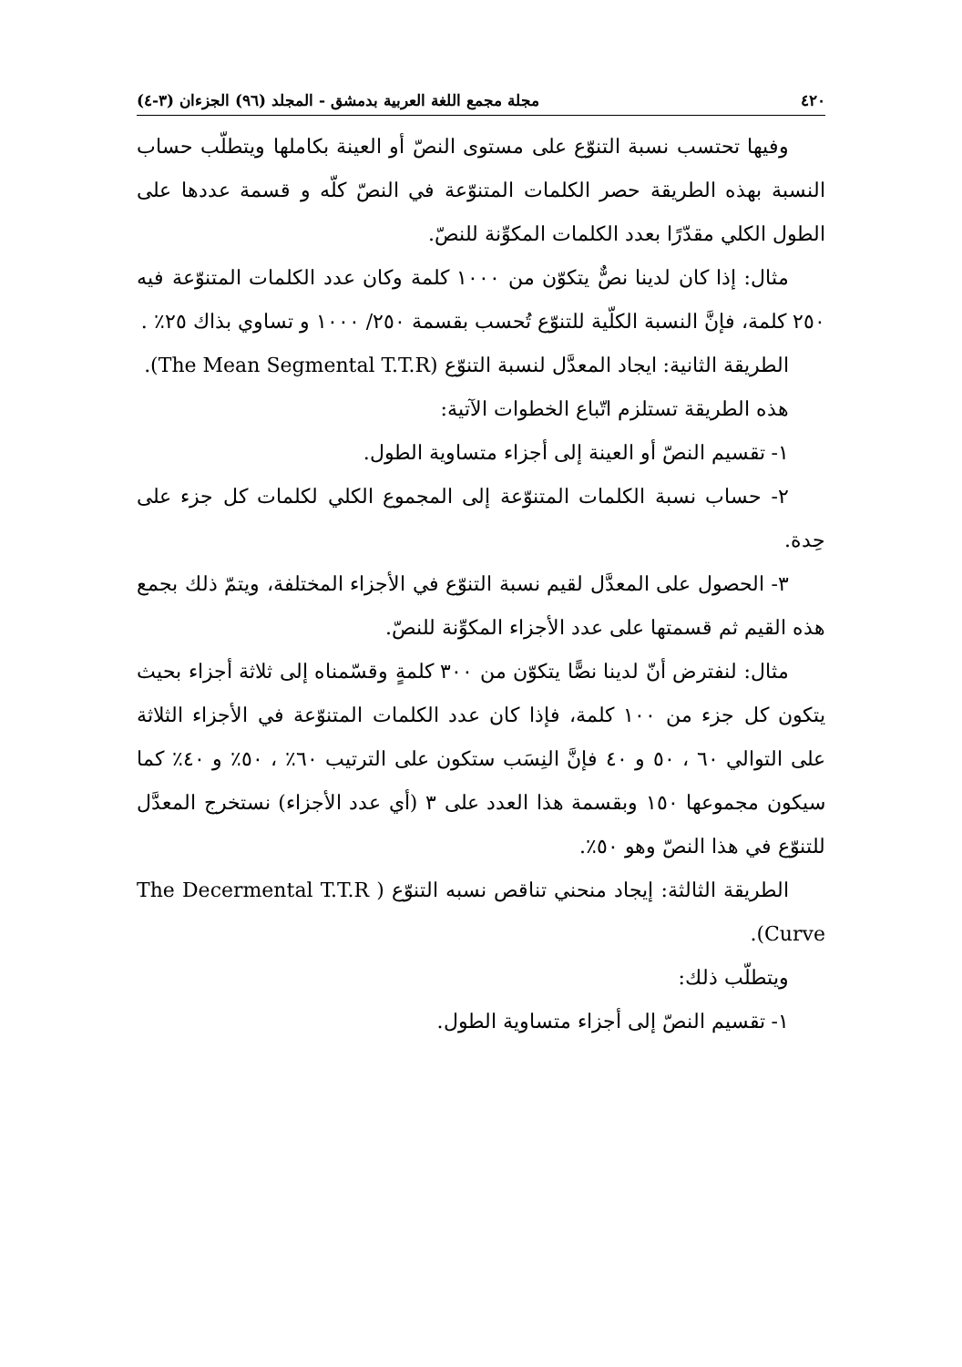٤٢٠ مجلة مجمع اللغة العربية بدمشق - المجلد (٩٦) الجزءان (٣-٤)
وفيها تحتسب نسبة التنوّع على مستوى النصّ أو العينة بكاملها ويتطلّب حساب النسبة بهذه الطريقة حصر الكلمات المتنوّعة في النصّ كلّه و قسمة عددها على الطول الكلي مقدّرًا بعدد الكلمات المكوِّنة للنصّ.
مثال: إذا كان لدينا نصٌّ يتكوّن من ١٠٠٠ كلمة وكان عدد الكلمات المتنوّعة فيه ٢٥٠ كلمة، فإنَّ النسبة الكلّية للتنوّع تُحسب بقسمة ٢٥٠/ ١٠٠٠ و تساوي بذاك ٢٥٪ .
الطريقة الثانية: ايجاد المعدَّل لنسبة التنوّع (The Mean Segmental T.T.R).
هذه الطريقة تستلزم اتّباع الخطوات الآتية:
١- تقسيم النصّ أو العينة إلى أجزاء متساوية الطول.
٢- حساب نسبة الكلمات المتنوّعة إلى المجموع الكلي لكلمات كل جزء على حِدة.
٣- الحصول على المعدَّل لقيم نسبة التنوّع في الأجزاء المختلفة، ويتمّ ذلك بجمع هذه القيم ثم قسمتها على عدد الأجزاء المكوِّنة للنصّ.
مثال: لنفترض أنّ لدينا نصًّا يتكوّن من ٣٠٠ كلمةٍ وقسّمناه إلى ثلاثة أجزاء بحيث يتكون كل جزء من ١٠٠ كلمة، فإذا كان عدد الكلمات المتنوّعة في الأجزاء الثلاثة على التوالي ٦٠ ، ٥٠ و ٤٠ فإنَّ النِسَب ستكون على الترتيب ٦٠٪ ، ٥٠٪ و ٤٠٪ كما سيكون مجموعها ١٥٠ وبقسمة هذا العدد على ٣ (أي عدد الأجزاء) نستخرج المعدَّل للتنوّع في هذا النصّ وهو ٥٠٪.
الطريقة الثالثة: إيجاد منحني تناقص نسبه التنوّع ( The Decermental T.T.R Curve).
ويتطلّب ذلك:
١- تقسيم النصّ إلى أجزاء متساوية الطول.